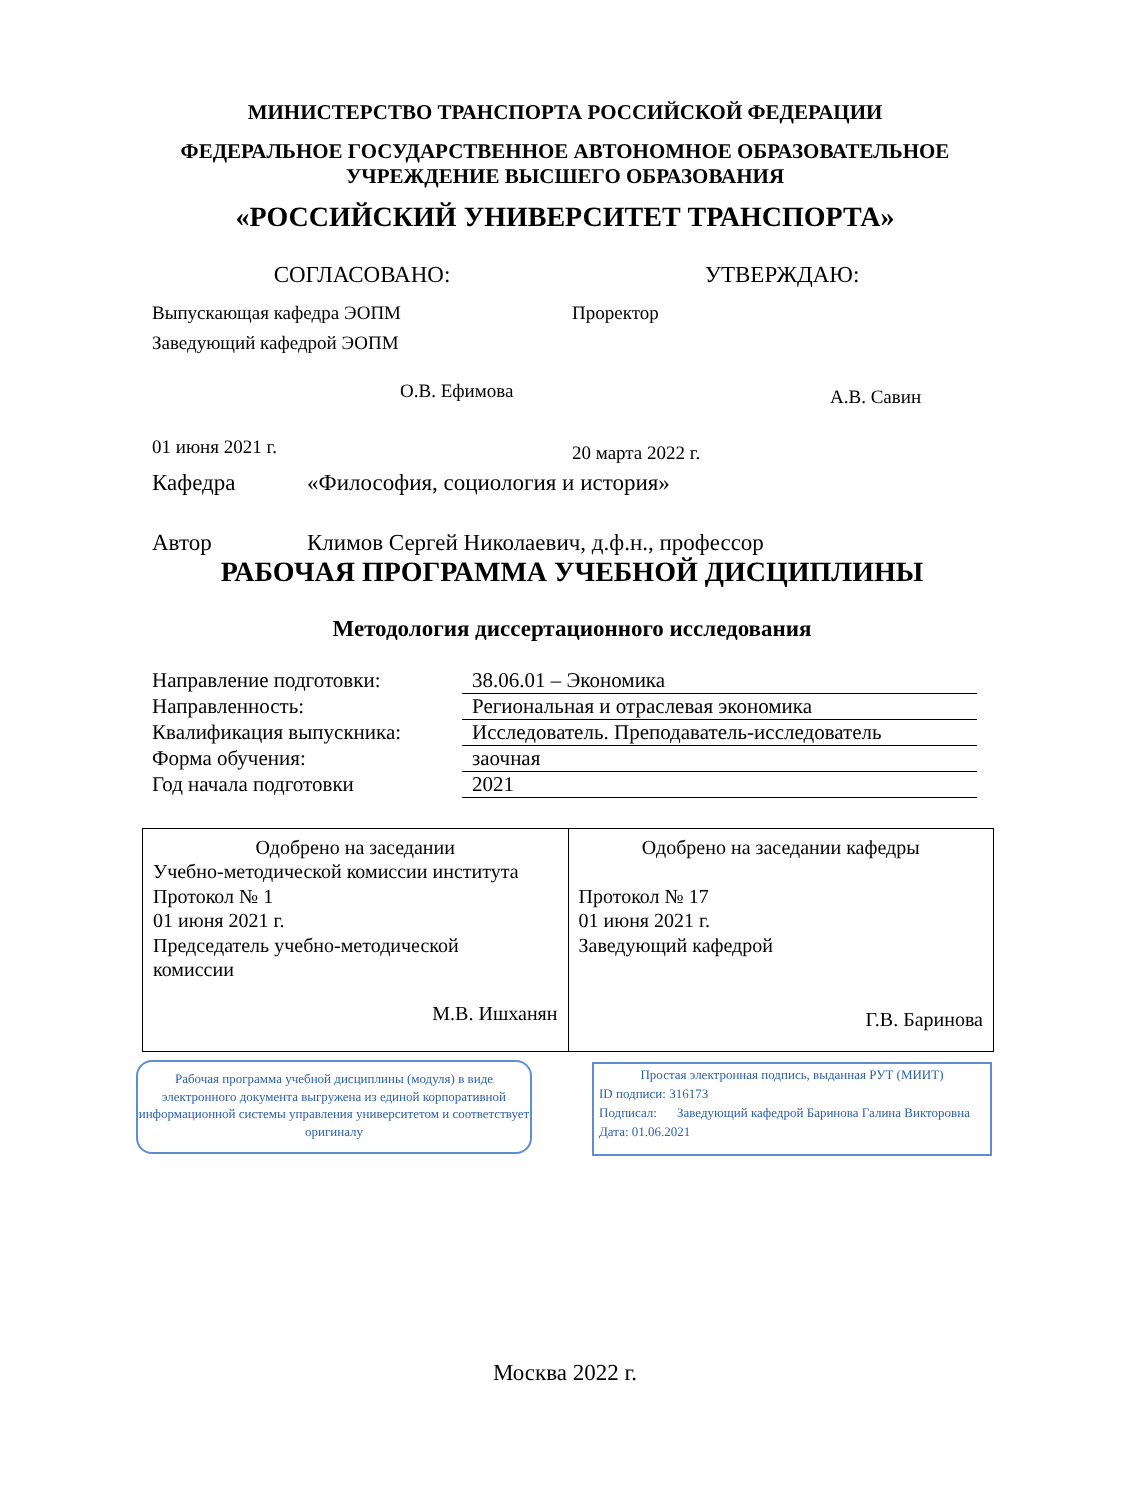МИНИСТЕРСТВО ТРАНСПОРТА РОССИЙСКОЙ ФЕДЕРАЦИИ
ФЕДЕРАЛЬНОЕ ГОСУДАРСТВЕННОЕ АВТОНОМНОЕ ОБРАЗОВАТЕЛЬНОЕ
УЧРЕЖДЕНИЕ ВЫСШЕГО ОБРАЗОВАНИЯ
«РОССИЙСКИЙ УНИВЕРСИТЕТ ТРАНСПОРТА»
СОГЛАСОВАНО:
Выпускающая кафедра ЭОПМ
Заведующий кафедрой ЭОПМ
О.В. Ефимова
01 июня 2021 г.
УТВЕРЖДАЮ:
Проректор
А.В. Савин
20 марта 2022 г.
Кафедра «Философия, социология и история»
Автор Климов Сергей Николаевич, д.ф.н., профессор
РАБОЧАЯ ПРОГРАММА УЧЕБНОЙ ДИСЦИПЛИНЫ
Методология диссертационного исследования
| Направление подготовки: | 38.06.01 – Экономика |
| Направленность: | Региональная и отраслевая экономика |
| Квалификация выпускника: | Исследователь. Преподаватель-исследователь |
| Форма обучения: | заочная |
| Год начала подготовки | 2021 |
| Одобрено на заседании Учебно-методической комиссии института Протокол № 1 01 июня 2021 г. Председатель учебно-методической комиссии М.В. Ишханян | Одобрено на заседании кафедры Протокол № 17 01 июня 2021 г. Заведующий кафедрой Г.В. Баринова |
Рабочая программа учебной дисциплины (модуля) в виде электронного документа выгружена из единой корпоративной информационной системы управления университетом и соответствует оригиналу
Простая электронная подпись, выданная РУТ (МИИТ)
ID подписи: 316173
Подписал: Заведующий кафедрой Баринова Галина Викторовна
Дата: 01.06.2021
Москва 2022 г.